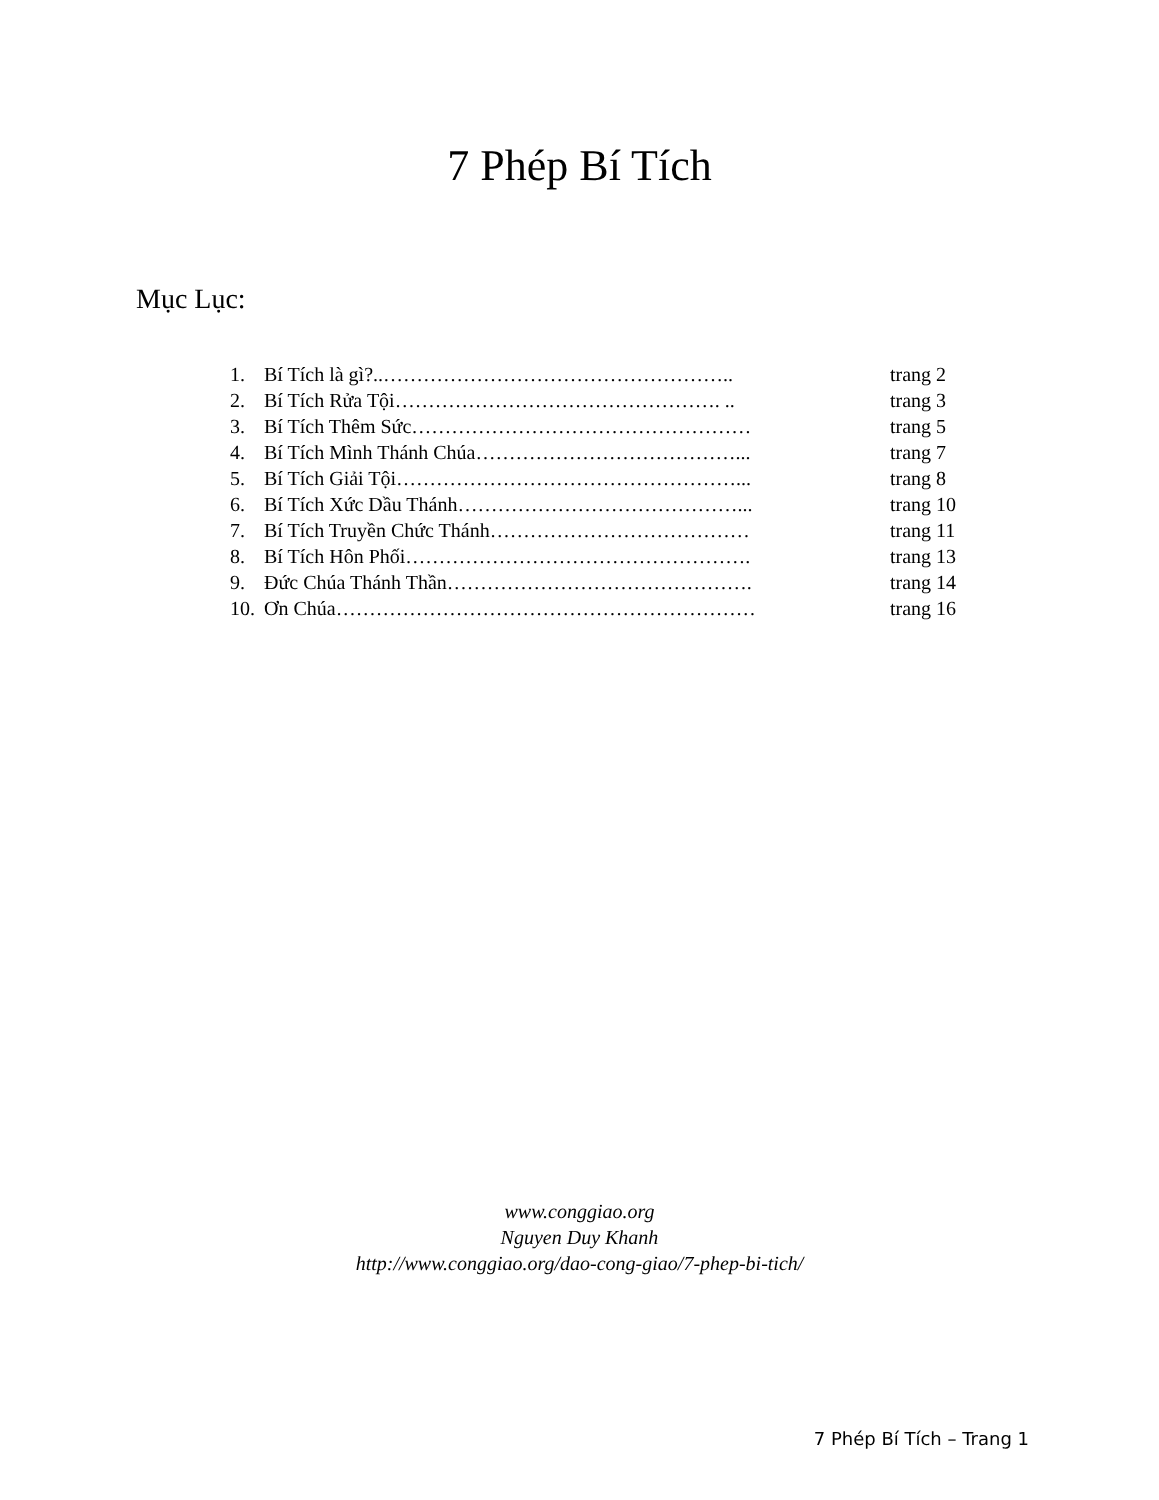7 Phép Bí Tích
Mục Lục:
| 1. | Bí Tích là gì?..…………………………………………….. | trang 2 |
| 2. | Bí Tích Rửa Tội…………………………………………. .. | trang 3 |
| 3. | Bí Tích Thêm Sức…………………………………………… | trang 5 |
| 4. | Bí Tích Mình Thánh Chúa…………………………………... | trang 7 |
| 5. | Bí Tích Giải Tội……………………………………………... | trang 8 |
| 6. | Bí Tích Xức Dầu Thánh……………………………………... | trang 10 |
| 7. | Bí Tích Truyền Chức Thánh………………………………… | trang 11 |
| 8. | Bí Tích Hôn Phối……………………………………………. | trang 13 |
| 9. | Đức Chúa Thánh Thần………………………………………. | trang 14 |
| 10. | Ơn Chúa……………………………………………………… | trang 16 |
www.conggiao.org
Nguyen Duy Khanh
http://www.conggiao.org/dao-cong-giao/7-phep-bi-tich/
7 Phép Bí Tích – Trang 1